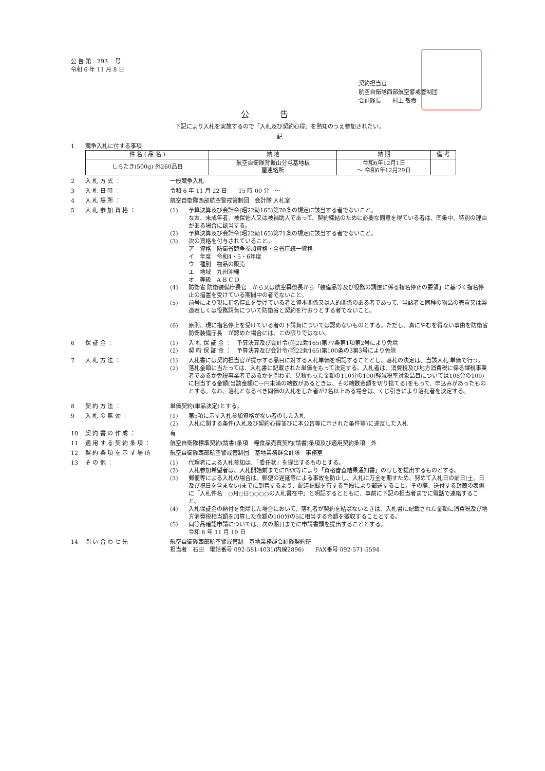公 告 第　293　 号
令和 6 年 11 月 8 日
契約担当官
航空自衛隊西部航空警戒管制団
会計隊長　　村上 敬樹
公告
下記により入札を実施するので「入札及び契約心得」を熟知のうえ参加されたい。
記
1 競争入札に付する事項
| 件 名 ( 品 名 ) | 納 地 | 納 期 | 備 考 |
| --- | --- | --- | --- |
| しらたき(500g) 外260品目 | 航空自衛隊背振山分屯基地板 屋連絡所 | 令和6年12月1日 ～ 令和6年12月29日 | |
2 入 札 方 式 ： 一般競争入札
3 入 札 日 時 ： 令和 6 年 11 月 22 日　　15 時 00 分　～
4 入 札 場 所 ： 航空自衛隊西部航空警戒管制団　会計隊 入札室
5 入 札 参 加 資 格 ： (1) 予算決算及び会計令(昭22勅165)第70条の規定に該当する者でないこと。
なお、未成年者、被保佐人又は被補助人であって、契約締結のために必要な同意を得ている者は、同条中、特別の理由がある場合に該当する。
(2) 予算決算及び会計令(昭22勅165)第71条の規定に該当する者でないこと。
(3) 次の資格を付与されていること。
ア　資格　防衛省競争参加資格・全省庁統一資格
イ　年度　令和4・5・6年度
ウ　種別　物品の販売
エ　地域　九州沖縄
オ　等級　A B C D
(4) 防衛省 防衛装備庁長官　から又は航空幕僚長から「装備品等及び役務の調達に係る指名停止の要領」に基づく指名停止の措置を受けている期間中の者でないこと。
(5) 前号により現に指名停止を受けている者と資本関係又は人的関係のある者であって、当該者と同種の物品の売買又は製造若しくは役務請負について防衛省と契約を行おうとする者でないこと。
(6) 原則、現に指名停止を受けている者の下請負については認めないものとする。ただし、真にやむを得ない事由を防衛省　防衛装備庁長　が認めた場合には、この限りではない。
6 保 証 金 ： (1) 入 札 保 証 金 ：　予算決算及び会計令(昭22勅165)第77条第1項第2号により免除
(2) 契 約 保 証 金 ：　予算決算及び会計令(昭22勅165)第100条の3第3号により免除
7 入 札 方 法 ： (1) 入札書には契約担当官が提示する品目に対する入札単価を明記することとし、落札の決定は、当該入札 単価で行う。
(2) 落札金額に当たっては、入札書に記載された単価をもって決定する。入札者は、消費税及び地方消費税に係る課税事業者であるか免税事業者であるかを問わず、見積もった金額の110分の100(軽減税率対象品目については108分の100)に相当する金額(当該金額に一円未満の端数があるときは、その端数金額を切り捨てる)をもって、申込みがあったものとする。なお、落札となるべき同価の入札をした者が2名以上ある場合は、くじ引きにより落札者を決定する。
8 契 約 方 法 ： 単価契約(単品決定)とする。
9 入 札 の 無 効 ： (1) 第5項に示す入札参加資格がない者のした入札
(2) 入札に関する条件(入札及び契約心得並びに本公告等に示された条件等)に違反した入札
10 契 約 書 の 作 成 ： 有
11 適 用 す る 契 約 条 項 ： 航空自衛隊標準契約(請書)条項　糧食品売買契約(請書)条項及び適用契約条項　外
12 契 約 条 項 を 示 す 場 所 航空自衛隊西部航空警戒管制団　基地業務群会計隊　事務室
13 そ の 他 ： (1) 代理者による入札参加は、「委任状」を提出するものとする。
(2) 入札参加希望者は、入札開始前までにFAX等により「資格審査結果通知書」の写しを提出するものとする。
(3) 郵便等による入札の場合は、郵便の遅延等による事故を防止し、入札に万全を期すため、努めて入札日の前日(土、日及び祝日を含まない)までに到着するよう、配達記録を有する手段により郵送すること。その際、送付する封筒の表側に「入札件名　○月○日○○○○の入札書在中」と明記するとともに、事前に下記の担当者までに電話で連絡すること。
(4) 入札保証金の納付を免除した場合において、落札者が契約を結ばないときは、入札書に記載された金額に消費税及び地方消費税相当額を加算した金額の100分の5に相当する金額を徴収することとする。
(5) 同等品確認申請については、次の期日までに申請書類を提出することとする。
令和 6 年 11 月 19 日
14 問 い 合 わ せ 先 航空自衛隊西部航空警戒管制　基地業務群会計隊契約班
担当者　石田　電話番号 092-581-4031(内線2896)　　FAX番号 092-571-5594